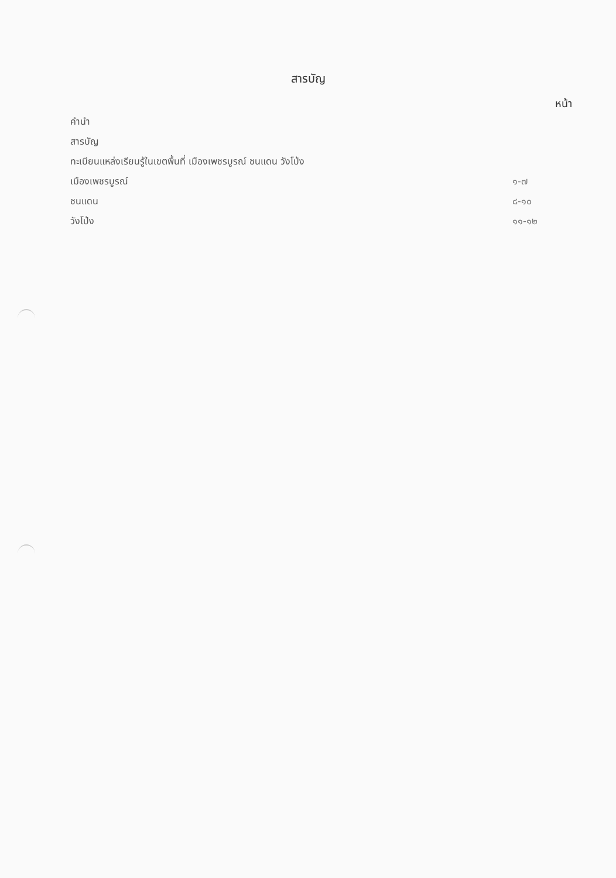สารบัญ
หน้า
| คำนำ | |
| สารบัญ | |
| ทะเบียนแหล่งเรียนรู้ในเขตพื้นที่ เมืองเพชรบูรณ์ ชนแดน วังโป่ง | |
| เมืองเพชรบูรณ์ | ๑-๗ |
| ชนแดน | ๘-๑๐ |
| วังโป่ง | ๑๑-๑๒ |